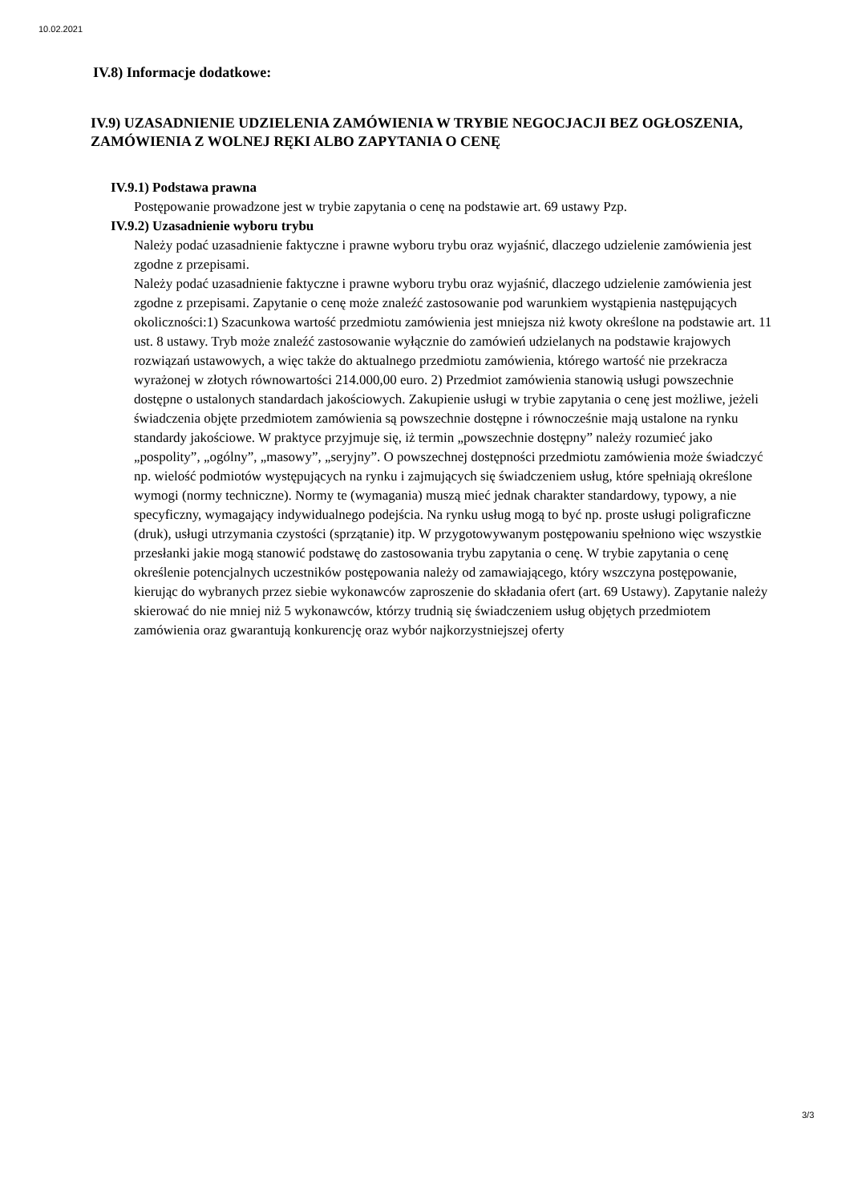10.02.2021
IV.8) Informacje dodatkowe:
IV.9) UZASADNIENIE UDZIELENIA ZAMÓWIENIA W TRYBIE NEGOCJACJI BEZ OGŁOSZENIA, ZAMÓWIENIA Z WOLNEJ RĘKI ALBO ZAPYTANIA O CENĘ
IV.9.1) Podstawa prawna
Postępowanie prowadzone jest w trybie zapytania o cenę na podstawie art. 69 ustawy Pzp.
IV.9.2) Uzasadnienie wyboru trybu
Należy podać uzasadnienie faktyczne i prawne wyboru trybu oraz wyjaśnić, dlaczego udzielenie zamówienia jest zgodne z przepisami.
Należy podać uzasadnienie faktyczne i prawne wyboru trybu oraz wyjaśnić, dlaczego udzielenie zamówienia jest zgodne z przepisami. Zapytanie o cenę może znaleźć zastosowanie pod warunkiem wystąpienia następujących okoliczności:1) Szacunkowa wartość przedmiotu zamówienia jest mniejsza niż kwoty określone na podstawie art. 11 ust. 8 ustawy. Tryb może znaleźć zastosowanie wyłącznie do zamówień udzielanych na podstawie krajowych rozwiązań ustawowych, a więc także do aktualnego przedmiotu zamówienia, którego wartość nie przekracza wyrażonej w złotych równowartości 214.000,00 euro. 2) Przedmiot zamówienia stanowią usługi powszechnie dostępne o ustalonych standardach jakościowych. Zakupienie usługi w trybie zapytania o cenę jest możliwe, jeżeli świadczenia objęte przedmiotem zamówienia są powszechnie dostępne i równocześnie mają ustalone na rynku standardy jakościowe. W praktyce przyjmuje się, iż termin „powszechnie dostępny” należy rozumieć jako „pospolity”, „ogólny”, „masowy”, „seryjny”. O powszechnej dostępności przedmiotu zamówienia może świadczyć np. wielość podmiotów występujących na rynku i zajmujących się świadczeniem usług, które spełniają określone wymogi (normy techniczne). Normy te (wymagania) muszą mieć jednak charakter standardowy, typowy, a nie specyficzny, wymagający indywidualnego podejścia. Na rynku usług mogą to być np. proste usługi poligraficzne (druk), usługi utrzymania czystości (sprzątanie) itp. W przygotowywanym postępowaniu spełniono więc wszystkie przesłanki jakie mogą stanowić podstawę do zastosowania trybu zapytania o cenę. W trybie zapytania o cenę określenie potencjalnych uczestników postępowania należy od zamawiającego, który wszczyna postępowanie, kierując do wybranych przez siebie wykonawców zaproszenie do składania ofert (art. 69 Ustawy). Zapytanie należy skierować do nie mniej niż 5 wykonawców, którzy trudnią się świadczeniem usług objętych przedmiotem zamówienia oraz gwarantują konkurencję oraz wybór najkorzystniejszej oferty
3/3